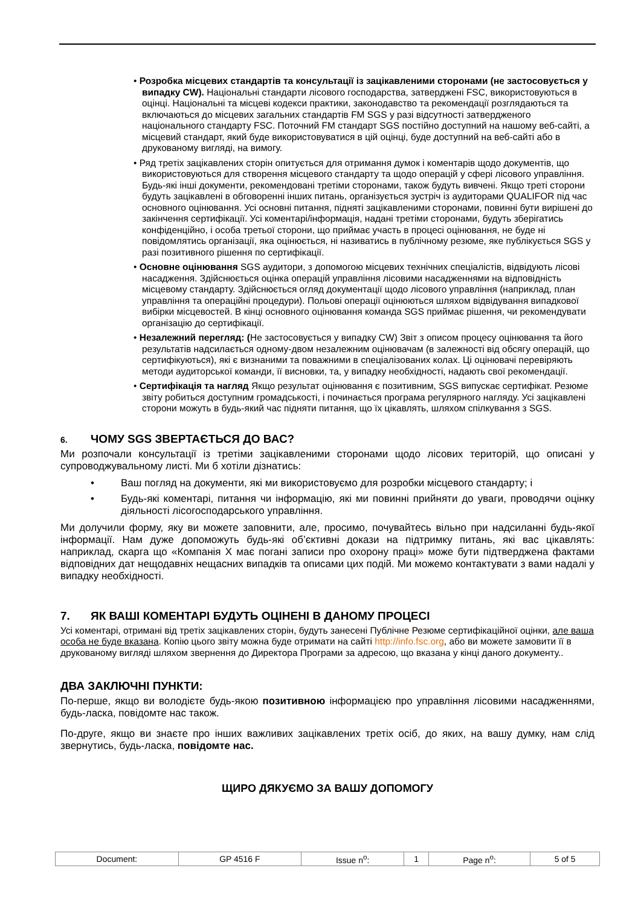• Розробка місцевих стандартів та консультації із зацікавленими сторонами (не застосовується у випадку CW). Національні стандарти лісового господарства, затверджені FSC, використовуються в оцінці. Національні та місцеві кодекси практики, законодавство та рекомендації розглядаються та включаються до місцевих загальних стандартів FM SGS у разі відсутності затвердженого національного стандарту FSC. Поточний FM стандарт SGS постійно доступний на нашому веб-сайті, а місцевий стандарт, який буде використовуватися в цій оцінці, буде доступний на веб-сайті або в друкованому вигляді, на вимогу.
• Ряд третіх зацікавлених сторін опитується для отримання думок і коментарів щодо документів, що використовуються для створення місцевого стандарту та щодо операцій у сфері лісового управління. Будь-які інші документи, рекомендовані третіми сторонами, також будуть вивчені. Якщо треті сторони будуть зацікавлені в обговоренні інших питань, організується зустріч із аудиторами QUALIFOR під час основного оцінювання. Усі основні питання, підняті зацікавленими сторонами, повинні бути вирішені до закінчення сертифікації. Усі коментарі/інформація, надані третіми сторонами, будуть зберігатись конфіденційно, і особа третьої сторони, що приймає участь в процесі оцінювання, не буде ні повідомлятись організації, яка оцінюється, ні називатись в публічному резюме, яке публікується SGS у разі позитивного рішення по сертифікації.
• Основне оцінювання SGS аудитори, з допомогою місцевих технічних спеціалістів, відвідують лісові насадження. Здійснюється оцінка операцій управління лісовими насадженнями на відповідність місцевому стандарту. Здійснюється огляд документації щодо лісового управління (наприклад, план управління та операційні процедури). Польові операції оцінюються шляхом відвідування випадкової вибірки місцевостей. В кінці основного оцінювання команда SGS приймає рішення, чи рекомендувати організацію до сертифікації.
• Незалежний перегляд: (Не застосовується у випадку CW) Звіт з описом процесу оцінювання та його результатів надсилається одному-двом незалежним оцінювачам (в залежності від обсягу операцій, що сертифікуються), які є визнаними та поважними в спеціалізованих колах. Ці оцінювачі перевіряють методи аудиторської команди, її висновки, та, у випадку необхідності, надають свої рекомендації.
• Сертифікація та нагляд Якщо результат оцінювання є позитивним, SGS випускає сертифікат. Резюме звіту робиться доступним громадськості, і починається програма регулярного нагляду. Усі зацікавлені сторони можуть в будь-який час підняти питання, що їх цікавлять, шляхом спілкування з SGS.
6. ЧОМУ SGS ЗВЕРТАЄТЬСЯ ДО ВАС?
Ми розпочали консультації із третіми зацікавленими сторонами щодо лісових територій, що описані у супроводжувальному листі. Ми б хотіли дізнатись:
• Ваш погляд на документи, які ми використовуємо для розробки місцевого стандарту; і
• Будь-які коментарі, питання чи інформацію, які ми повинні прийняти до уваги, проводячи оцінку діяльності лісогосподарського управління.
Ми долучили форму, яку ви можете заповнити, але, просимо, почувайтесь вільно при надсиланні будь-якої інформації. Нам дуже допоможуть будь-які об’єктивні докази на підтримку питань, які вас цікавлять: наприклад, скарга що «Компанія X має погані записи про охорону праці» може бути підтверджена фактами відповідних дат нещодавніх нещасних випадків та описами цих подій. Ми можемо контактувати з вами надалі у випадку необхідності.
7. ЯК ВАШІ КОМЕНТАРІ БУДУТЬ ОЦІНЕНІ В ДАНОМУ ПРОЦЕСІ
Усі коментарі, отримані від третіх зацікавлених сторін, будуть занесені Публічне Резюме сертифікаційної оцінки, але ваша особа не буде вказана. Копію цього звіту можна буде отримати на сайті http://info.fsc.org, або ви можете замовити її в друкованому вигляді шляхом звернення до Директора Програми за адресою, що вказана у кінці даного документу..
ДВА ЗАКЛЮЧНІ ПУНКТИ:
По-перше, якщо ви володієте будь-якою позитивною інформацією про управління лісовими насадженнями, будь-ласка, повідомте нас також.
По-друге, якщо ви знаєте про інших важливих зацікавлених третіх осіб, до яких, на вашу думку, нам слід звернутись, будь-ласка, повідомте нас.
ЩИРО ДЯКУЄМО ЗА ВАШУ ДОПОМОГУ
| Document: | GP 4516 F | Issue n<sup>o</sup>: | 1 | Page n<sup>o</sup>: | 5 of 5 |